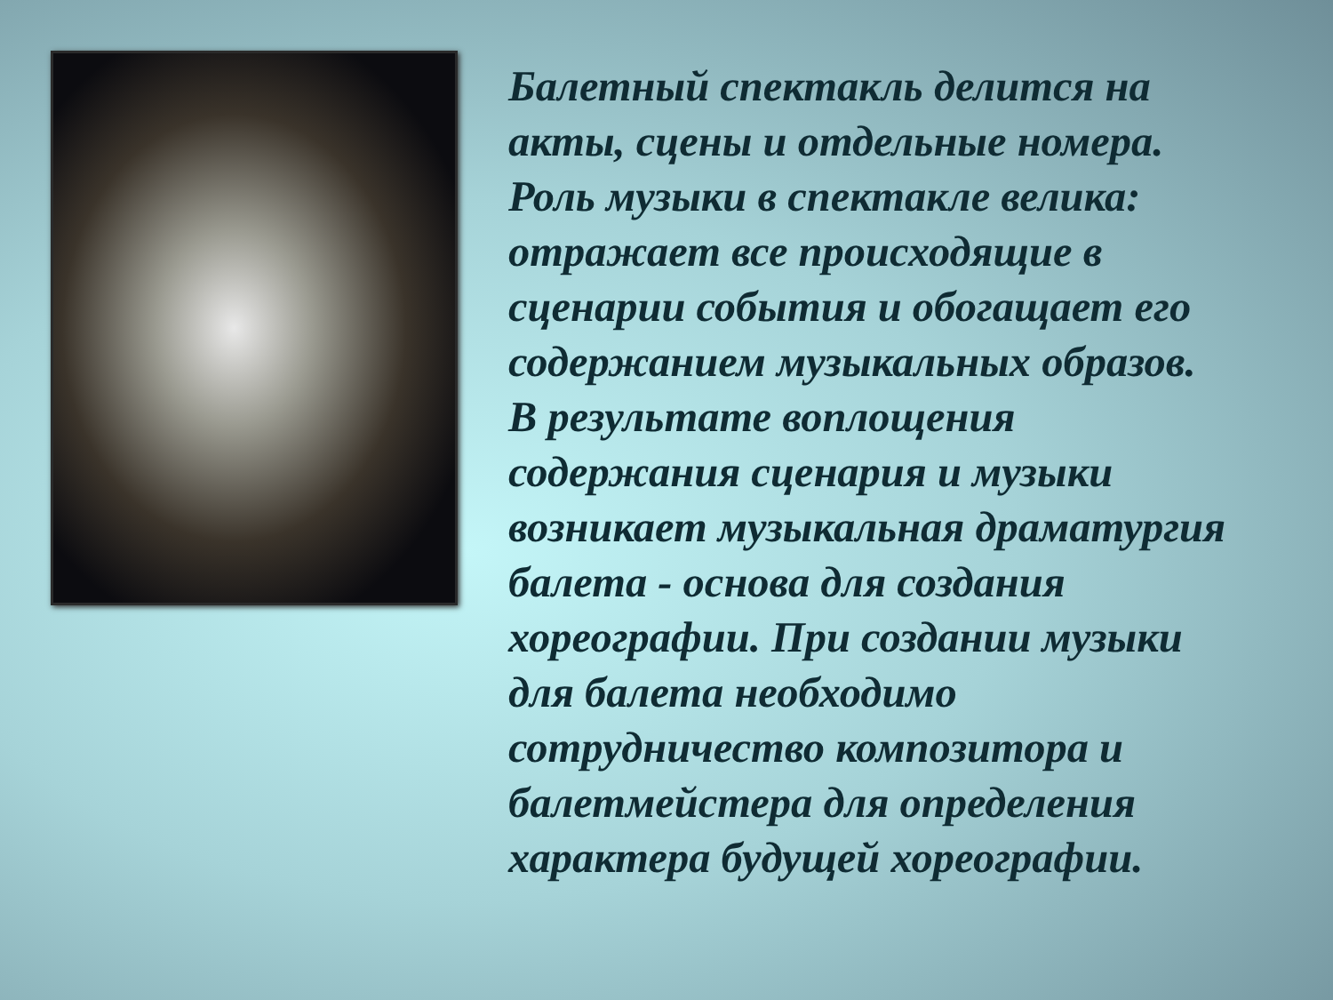Балетный спектакль делится на
акты, сцены и отдельные номера.
Роль музыки в спектакле велика:
отражает все происходящие в
сценарии события и обогащает его
содержанием музыкальных образов.
В результате воплощения
содержания сценария и музыки
возникает музыкальная драматургия
балета - основа для создания
хореографии. При создании музыки
для балета необходимо
сотрудничество композитора и
балетмейстера для определения
характера будущей хореографии.